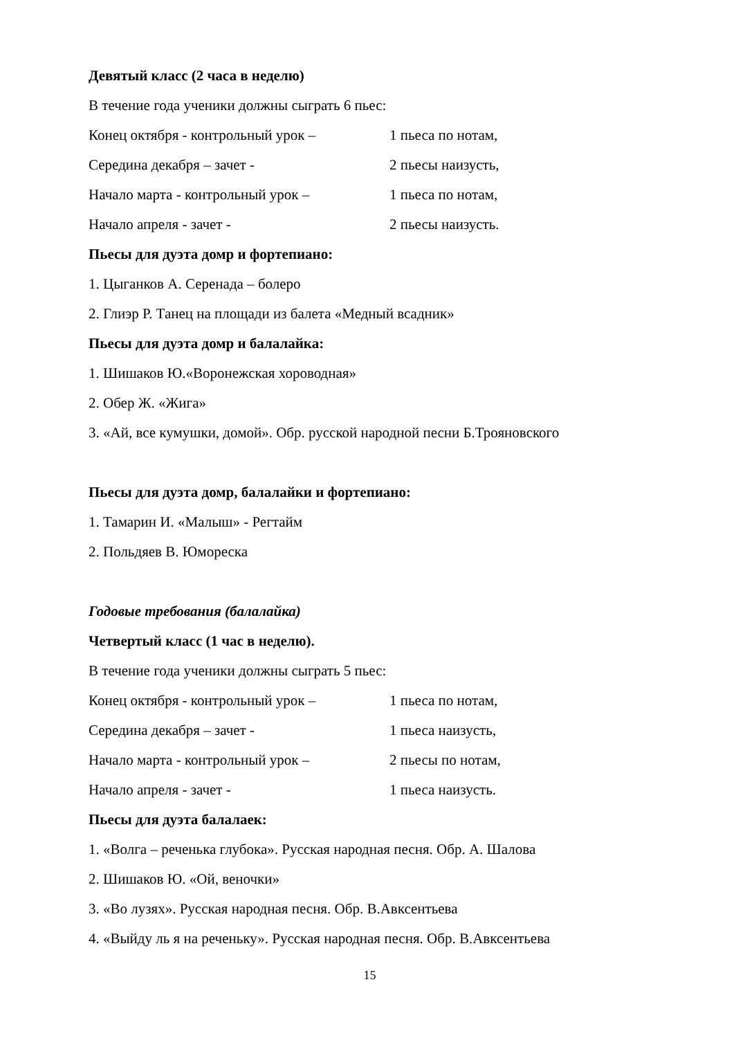Девятый класс (2 часа в неделю)
В течение года ученики должны сыграть 6 пьес:
Конец октября - контрольный урок – 1 пьеса по нотам,
Середина декабря – зачет - 2 пьесы наизусть,
Начало марта - контрольный урок – 1 пьеса по нотам,
Начало апреля - зачет - 2 пьесы наизусть.
Пьесы для дуэта домр и фортепиано:
1. Цыганков А. Серенада – болеро
2. Глиэр Р. Танец на площади из балета «Медный всадник»
Пьесы для дуэта домр и балалайка:
1. Шишаков Ю.«Воронежская хороводная»
2. Обер Ж. «Жига»
3. «Ай, все кумушки, домой». Обр. русской народной песни Б.Трояновского
Пьесы для дуэта домр, балалайки и фортепиано:
1. Тамарин И. «Малыш» - Регтайм
2. Польдяев В. Юмореска
Годовые требования (балалайка)
Четвертый класс (1 час в неделю).
В течение года ученики должны сыграть 5 пьес:
Конец октября - контрольный урок – 1 пьеса по нотам,
Середина декабря – зачет - 1 пьеса наизусть,
Начало марта - контрольный урок – 2 пьесы по нотам,
Начало апреля - зачет - 1 пьеса наизусть.
Пьесы для дуэта балалаек:
1. «Волга – реченька глубока». Русская народная песня. Обр. А. Шалова
2. Шишаков Ю. «Ой, веночки»
3. «Во лузях». Русская народная песня. Обр. В.Авксентьева
4. «Выйду ль я на реченьку». Русская народная песня. Обр. В.Авксентьева
15